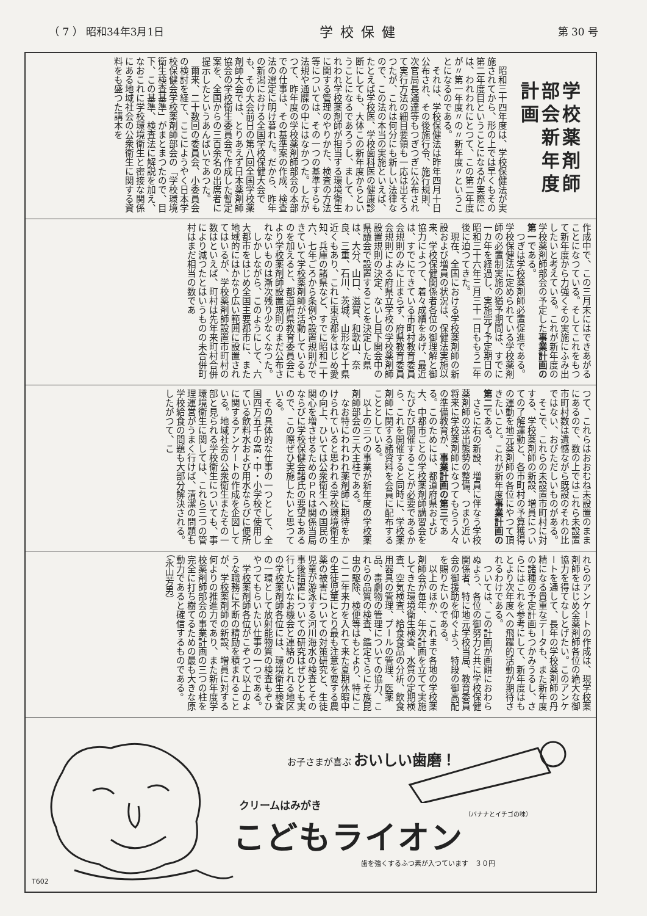（ 7 ） 昭和34年3月1日 学校保健 第 30 号
学校薬剤師部会新年度計画
昭和三十四年度は、学校保健法が実施されてから、形の上では早くもその第二年度目ということになるが実際には、われわれにとつて、この第二年度が〃第一年度〃の〃新年度〃ということになるのである。
それは、学校保健法は昨年四月十日公布され、その後施行令、施行規則、次官局長通達等もつぎつぎに公布されて実行方法の細目要領も一応は出そろつたが、これは何分にも新しい法律なので、この法の本当の実施といえば、たとえば学校医、学校歯科医の健康診断にしても、大体この新年度からということになるであろうし、まして、われわれ学校薬剤師が担当する環境衛生に関する管理のやりかた、検査の方法等については、その一つの基準すらも法規や通牒の中にはなかつた。したがつて、昨年度の学校薬剤師部会の本部での仕事は、その基準案の作成、検査法の選定に明け暮れた。だから、昨年の新潟における全国学校保健大会でも、その大会前日の第八回全国学校薬剤師大会では、とりあえず日本薬剤師協会の学校衛生委員会で作成した暫定案を、全国からの三百余名の出席者に提示したというあんばいであつた。
爾来、二十数回の委員会、小委員会の検討を経て、ここにようやく日本学校保健会学校薬剤師部会の「学校環境衛生検査基準」がまとまつたので、目下、この基準、検査法に解説を加え、なおこれに学校環境衛生と密接な関係にある地域社会の公衆衛生に関する資料をも盛つた講本を
作成中で、この三月末にはできあがることになつている。そしてこれをもつて新年度から力強くその実施にふみ出したいと考えている。これが新年度の学校薬剤師部会の予定した事業計画の第一である。
つぎは学校薬剤師必置促進である。学校保健法に定められている学校薬剤師の必置制実施の猶予期間は、すでに一カ年を経過し、実施完了予定期日の昭和三十六年三月三十一日ももう二年後に迫つてきた。
現在、全国における学校薬剤師の新設および増員の状況は、保健法実施以来、学校保健関係者各位の御理解と御協力によつて、着々成績をあげ、最近は、すでにできている市町村教育委員会規則のみに止まらず、府県教育委員会規則による府県立学校の学校薬剤師設置規則の決定、ないし目下開会中の県議会で設置することを決定した県は、大分、山口、滋賀、和歌山、奈良、三重、石川、茨城、山形など十県近くもあり、これに東京都をはじめ愛知、兵庫の諸県など、すでに昭和二十六、七年ごろから条例や設置規則ができていて学校薬剤師が活動しているものを加えると、都道府県教育委員会により学校薬剤師設置規則のまだ公布されないものは漸次残り少なくなつた。
しかしながら、このようにして、六大都市をはじめ全国主要都市に、また地域的にはかなり広い範囲に設置されてはいるが、学校薬剤師設置市町村の数はといえば、町村は先年来町村合併により減つたとはいうものの未合併町村はまだ相当の数であ
つて、これらはおおむね未設置のままにあるので、数の上ではこれら未設置市町村数は遺憾ながら既設のそれの比ではない、おびただしいものがある。
そこで、これらの未設置市町村に対する、学校薬剤師の新設、増員についての了解運動と、各市町村の予算獲得の運動を地元薬剤師の各位にやつて頂きたいこと。これが新年度事業計画の第二である。
さらに右の新設、増員に伴なう学校薬剤師の送出態勢の整備、つまり近い将来に学校薬剤師になつてもらう人々の準備教育が、事業計画の第三である。このためには、都道府県および大、中都市ごとの学校薬剤師講習会をたびたび開催することが必要であるから、これを開催すると同時に、学校薬剤師に関する諸資料を会員に配布することとしている。
以上の三つの事業が新年度の学校薬剤師部会の三大主柱である。
なお特にわれわれ薬剤師に期待をかけられていると思われる学校環境衛生の向上、ひいては公衆衛生への国民の関心を増させるためのＰＲは関係当局ならびに学校保健会諸氏の要望もあるので、この際ぜひ実施したいと思つている。
その具体的な仕事の一つとして、全国四万五千の高・中・小学校で使用している飲料水および用水ならびに便所に関するアンケートの作成を企図している。地域社会の公衆衛生またその一部と見られる学校衛生についても、事環境衛生に関しては、これら三つの管理運営がうまく行けば、清潔の問題も学校給食の問題も大部分解決される。したがつて、こ
れらのアンケートの作成は、現学校薬剤師をはじめ全薬剤師各位の絶大な御協力を得てなしとげたい。このアンケートを通して、長年の学校薬剤師の丹精になる貴重なデータも、また新年度の諸種の予定計画もつかみうるし、さらにはこれを参考にして、新年度はもとより次年度への飛躍的活動が期待されるわけである。
ついては、この計画が画餅におわらぬよう、各位の御努力と共に学校保健関係者、特に地元学校当局、教育委員会の御援助を仰ぐよう、特段の御高配を賜りたいのである。
以上のほか、これまで各地の学校薬剤師会が毎年、年次計画を立てて実施してきた環境衛生検査、水質の定期検査、空気検査、給食食品の分析、飲食用器具の管理、プールの管理、医薬品、毒劇物の管理についての協力、これらの品質の検査、鑑定さらにそ族昆虫の駆除、検便等はもとより、特にここ一二年来力を入れて来た夏期休暇中の生徒児童にとり最も注意を要する農薬の被害についての対策研究と、生徒児童が游泳する河川海水の検査とその事後措置についての研究はぜひとも実行したいなお機会と連絡のとれる地区の学校薬剤師各位には、環境衛生検査の一環として放射能物質の検査もぞひやつてもらいたい仕事の一つである。
学校薬剤師各位がこぞつて以上のような職務に不断の精励を積まれることが、学校薬剤師の新設、増員に対する何よりの推進力であり、また新年度学校薬剤師部会の事業計画の三つの柱を完全に打ち樹てるための最も大きな原動力であると確信するものである。（永山芳男）
お子さまが喜ぶ おいしい歯磨！
（バナナとイチゴの味）
クリームはみがき
こどもライオン
歯を強くするふつ素が入つています　３０円
T602